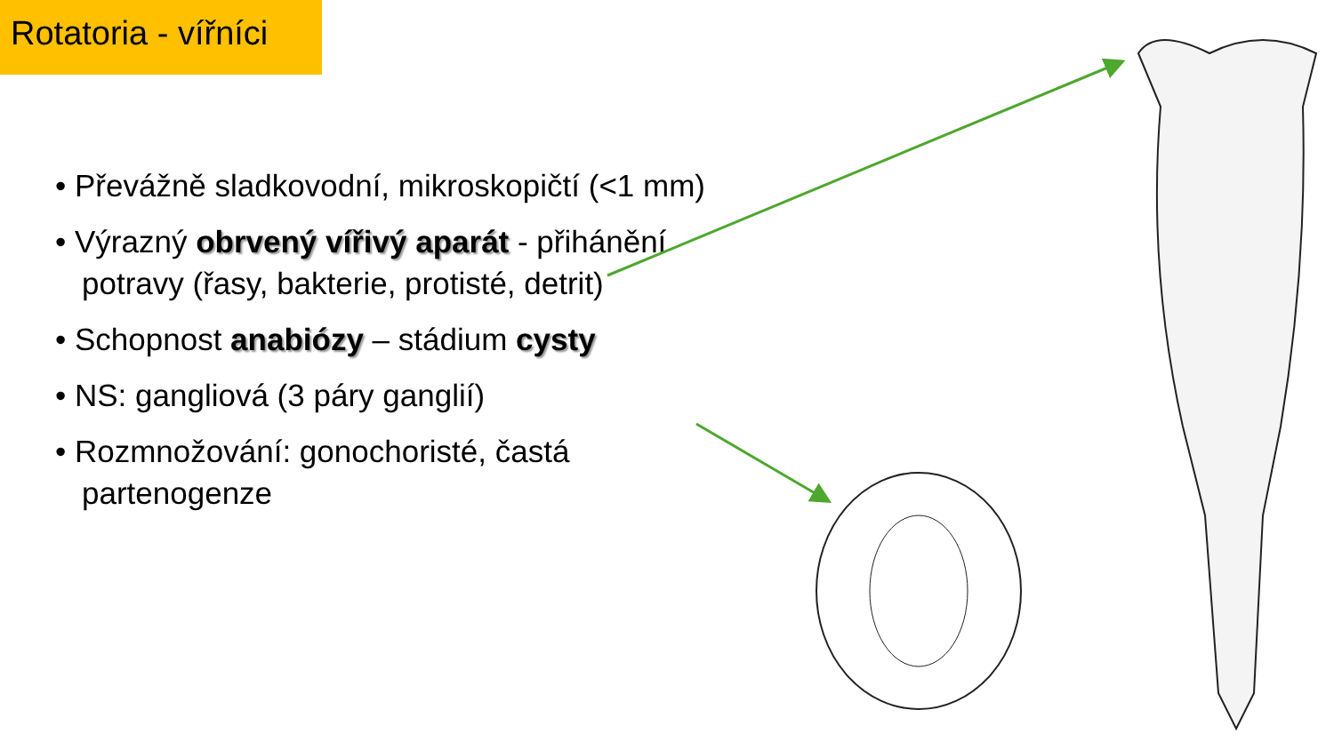Rotatoria - vířníci
• Převážně sladkovodní, mikroskopičtí (<1 mm)
• Výrazný obrvený vířivý aparát - přihánění potravy (řasy, bakterie, protisté, detrit)
• Schopnost anabiózy – stádium cysty
• NS: gangliová (3 páry ganglií)
• Rozmnožování: gonochoristé, častá partenogenze